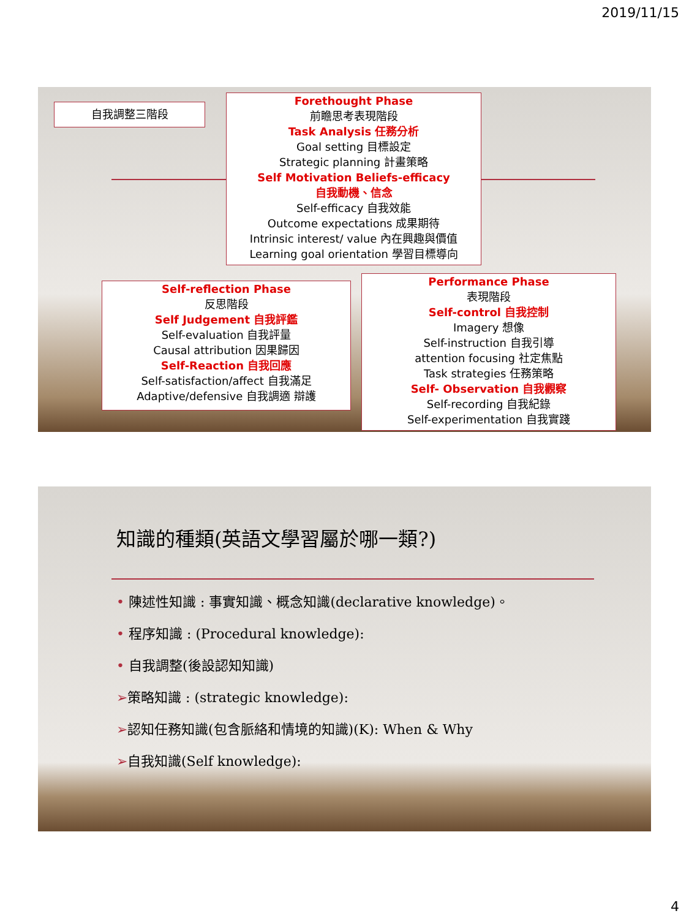2019/11/15
自我調整三階段
Forethought Phase
前瞻思考表現階段
Task Analysis 任務分析
Goal setting 目標設定
Strategic planning 計畫策略
Self Motivation Beliefs-efficacy
自我動機、信念
Self-efficacy 自我效能
Outcome expectations 成果期待
Intrinsic interest/ value 內在興趣與價值
Learning goal orientation 學習目標導向
Self-reflection Phase
反思階段
Self Judgement 自我評鑑
Self-evaluation 自我評量
Causal attribution 因果歸因
Self-Reaction 自我回應
Self-satisfaction/affect 自我滿足
Adaptive/defensive 自我調適 辯護
Performance Phase
表現階段
Self-control 自我控制
Imagery 想像
Self-instruction 自我引導
attention focusing 社定焦點
Task strategies 任務策略
Self- Observation 自我觀察
Self-recording 自我紀錄
Self-experimentation 自我實踐
知識的種類(英語文學習屬於哪一類?)
• 陳述性知識 : 事實知識、概念知識(declarative knowledge)。
• 程序知識 : (Procedural knowledge):
• 自我調整(後設認知知識)
➢策略知識 : (strategic knowledge):
➢認知任務知識(包含脈絡和情境的知識)(K): When & Why
➢自我知識(Self knowledge):
4